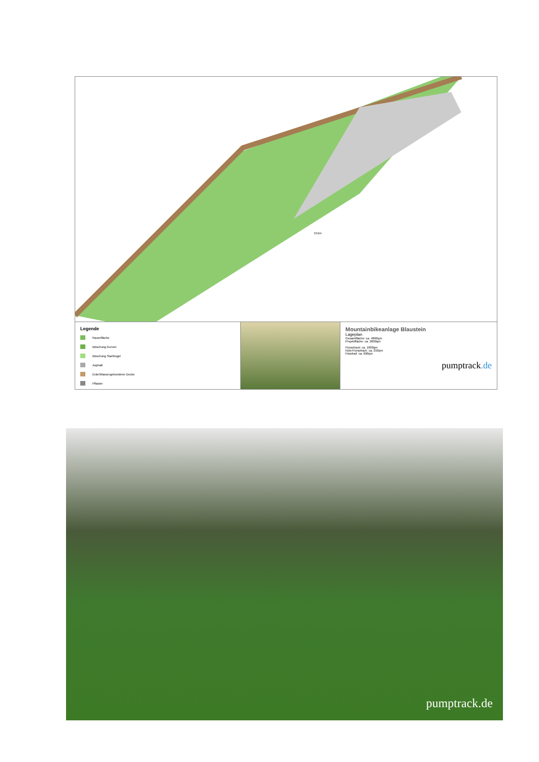151m
Legende
Rasenfläche
Böschung Kurven
Böschung Starthügel
Asphalt
Erde/Wassergebundene Decke
Pflaster
Mountainbikeanlage Blaustein
Lageplan
Gesamtfläche: ca. 4860qm
Projektfläche: ca. 2000qm
Pumptrack: ca. 1000qm
Kids-Pumptrack: ca. 250qm
Flowtrail: ca. 600qm
pumptrack.de
pumptrack.de